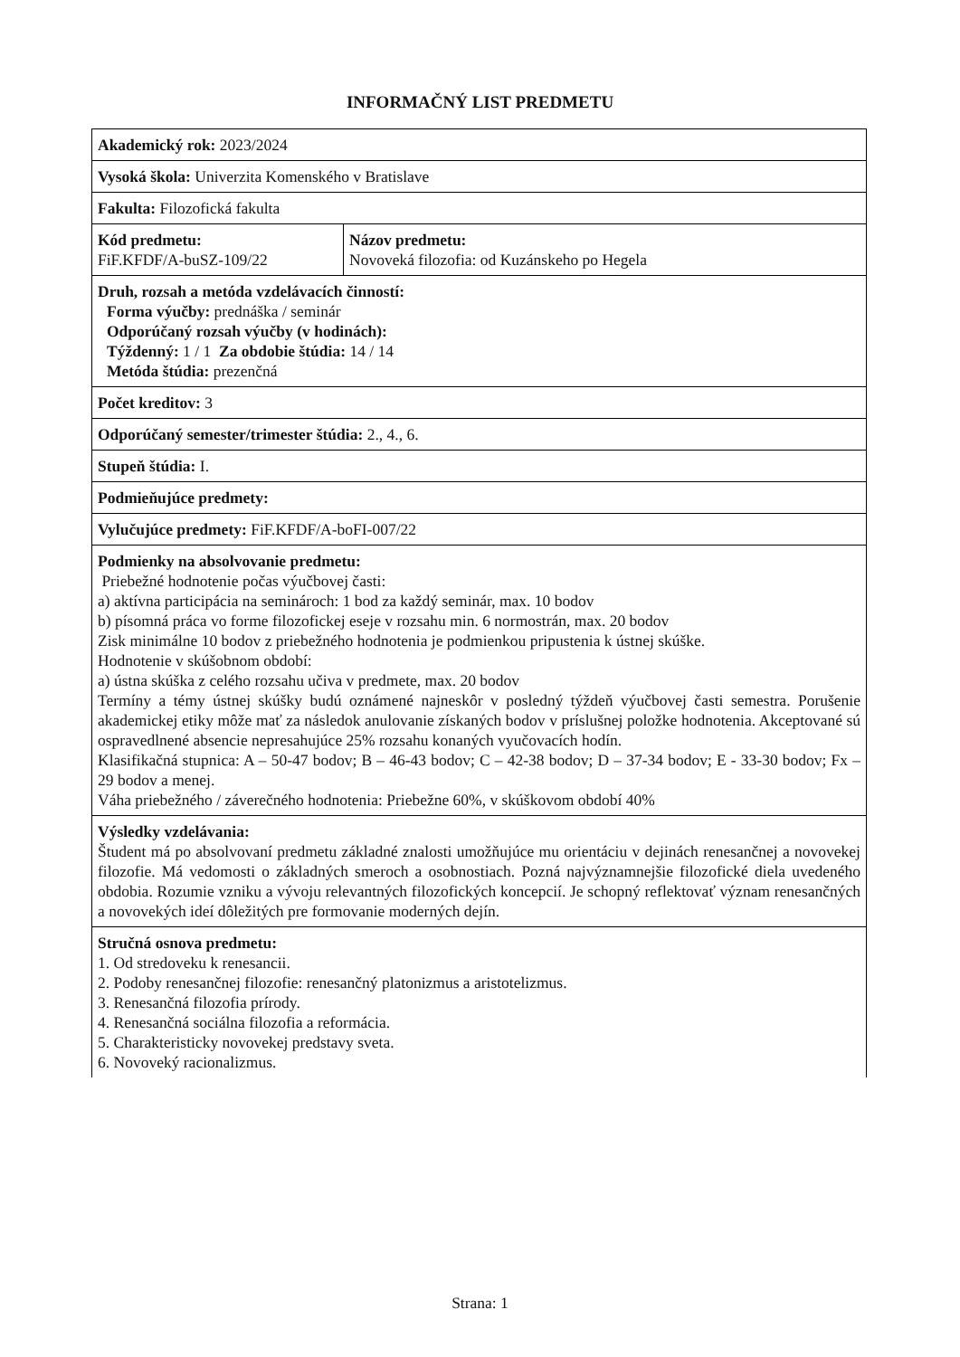INFORMAČNÝ LIST PREDMETU
| Akademický rok: 2023/2024 | |
| Vysoká škola: Univerzita Komenského v Bratislave | |
| Fakulta: Filozofická fakulta | |
| Kód predmetu: FiF.KFDF/A-buSZ-109/22 | Názov predmetu: Novoveká filozofia: od Kuzánskeho po Hegela |
| Druh, rozsah a metóda vzdelávacích činností: Forma výučby: prednáška / seminár Odporúčaný rozsah výučby (v hodinách): Týždenný: 1 / 1 Za obdobie štúdia: 14 / 14 Metóda štúdia: prezenčná | |
| Počet kreditov: 3 | |
| Odporúčaný semester/trimester štúdia: 2., 4., 6. | |
| Stupeň štúdia: I. | |
| Podmieňujúce predmety: | |
| Vylučujúce predmety: FiF.KFDF/A-boFI-007/22 | |
| Podmienky na absolvovanie predmetu: Priebežné hodnotenie počas výučbovej časti: a) aktívna participácia na seminároch: 1 bod za každý seminár, max. 10 bodov b) písomná práca vo forme filozofickej eseje v rozsahu min. 6 normostrán, max. 20 bodov Zisk minimálne 10 bodov z priebežného hodnotenia je podmienkou pripustenia k ústnej skúške. Hodnotenie v skúšobnom období: a) ústna skúška z celého rozsahu učiva v predmete, max. 20 bodov Termíny a témy ústnej skúšky budú oznámené najneskôr v posledný týždeň výučbovej časti semestra. Porušenie akademickej etiky môže mať za následok anulovanie získaných bodov v príslušnej položke hodnotenia. Akceptované sú ospravedlnené absencie nepresahujúce 25% rozsahu konaných vyučovacích hodín. Klasifikačná stupnica: A – 50-47 bodov; B – 46-43 bodov; C – 42-38 bodov; D – 37-34 bodov; E - 33-30 bodov; Fx – 29 bodov a menej. Váha priebežného / záverečného hodnotenia: Priebežne 60%, v skúškovom období 40% | |
| Výsledky vzdelávania: Študent má po absolvovaní predmetu základné znalosti umožňujúce mu orientáciu v dejinách renesančnej a novovekej filozofie. Má vedomosti o základných smeroch a osobnostiach. Pozná najvýznamnejšie filozofické diela uvedeného obdobia. Rozumie vzniku a vývoju relevantných filozofických koncepcií. Je schopný reflektovať význam renesančných a novovekých ideí dôležitých pre formovanie moderných dejín. | |
| Stručná osnova predmetu: 1. Od stredoveku k renesancii. 2. Podoby renesančnej filozofie: renesančný platonizmus a aristotelizmus. 3. Renesančná filozofia prírody. 4. Renesančná sociálna filozofia a reformácia. 5. Charakteristicky novovekej predstavy sveta. 6. Novoveký racionalizmus. | |
Strana: 1